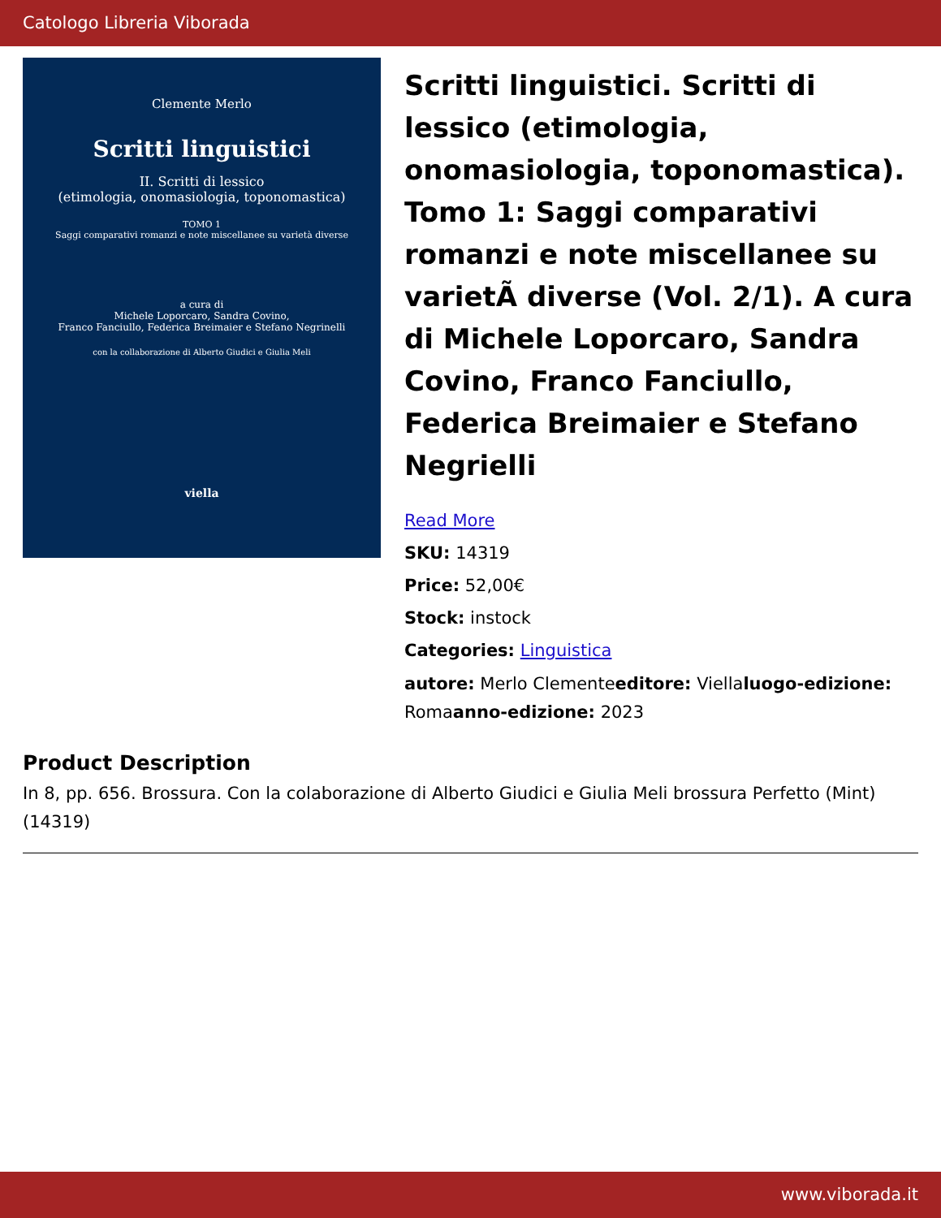Catologo Libreria Viborada
Clemente Merlo
Scritti linguistici
II. Scritti di lessico
(etimologia, onomasiologia, toponomastica)
TOMO 1
Saggi comparativi romanzi e note miscellanee su varietà diverse
a cura di
Michele Loporcaro, Sandra Covino,
Franco Fanciullo, Federica Breimaier e Stefano Negrinelli
con la collaborazione di Alberto Giudici e Giulia Meli
viella
Scritti linguistici. Scritti di lessico (etimologia, onomasiologia, toponomastica). Tomo 1: Saggi comparativi romanzi e note miscellanee su varietÃ diverse (Vol. 2/1). A cura di Michele Loporcaro, Sandra Covino, Franco Fanciullo, Federica Breimaier e Stefano Negrielli
Read More
SKU: 14319
Price: 52,00€
Stock: instock
Categories: Linguistica
autore: Merlo Clementeeditore: Viellaluogo-edizione: Romaanno-edizione: 2023
Product Description
In 8, pp. 656. Brossura. Con la colaborazione di Alberto Giudici e Giulia Meli brossura Perfetto (Mint) (14319)
www.viborada.it